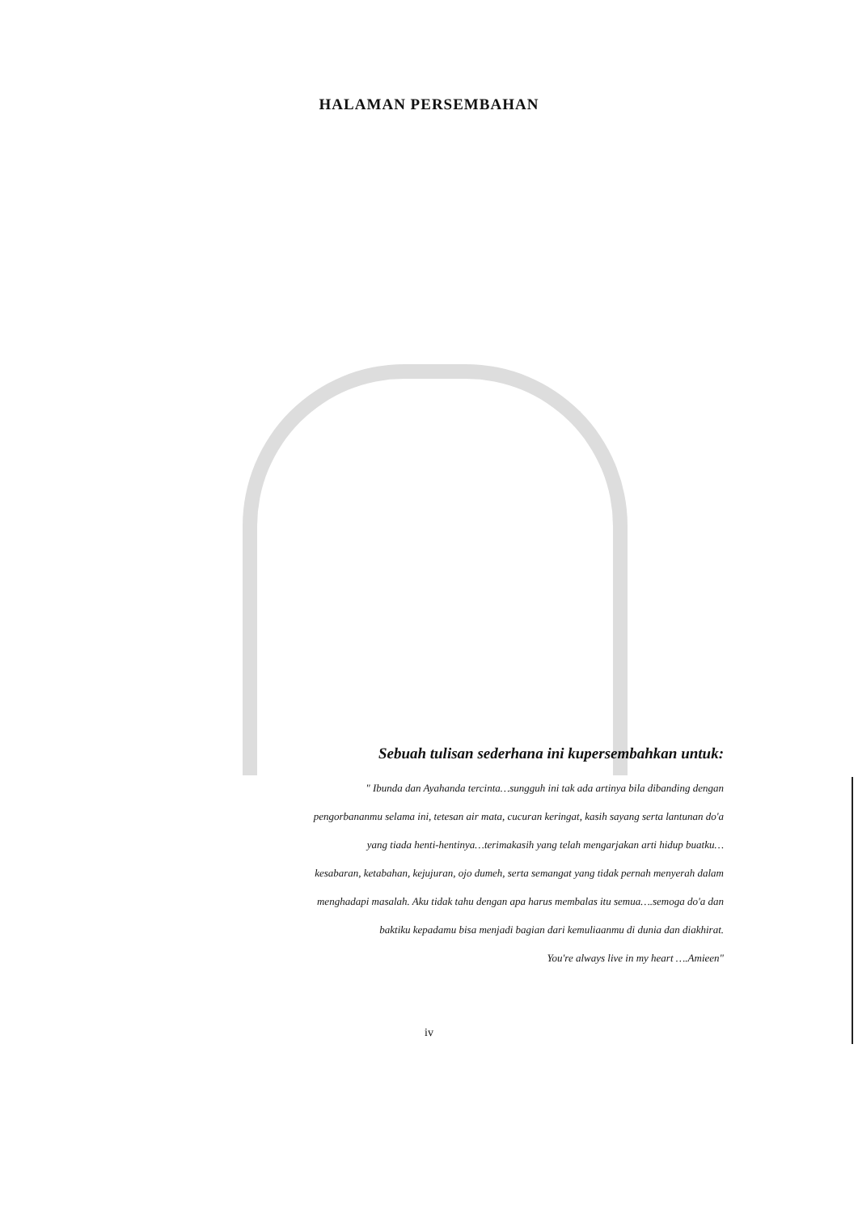HALAMAN PERSEMBAHAN
Sebuah tulisan sederhana ini kupersembahkan untuk:
" Ibunda dan Ayahanda tercinta…sungguh ini tak ada artinya bila dibanding dengan
pengorbananmu selama ini, tetesan air mata, cucuran keringat, kasih sayang serta lantunan do'a
yang tiada henti-hentinya…terimakasih yang telah mengarjakan arti hidup buatku…
kesabaran, ketabahan, kejujuran, ojo dumeh, serta semangat yang tidak pernah menyerah dalam
menghadapi masalah. Aku tidak tahu dengan apa harus membalas itu semua….semoga do'a dan
baktiku kepadamu bisa menjadi bagian dari kemuliaanmu di dunia dan diakhirat.
You're always live in my heart ….Amieen"
iv